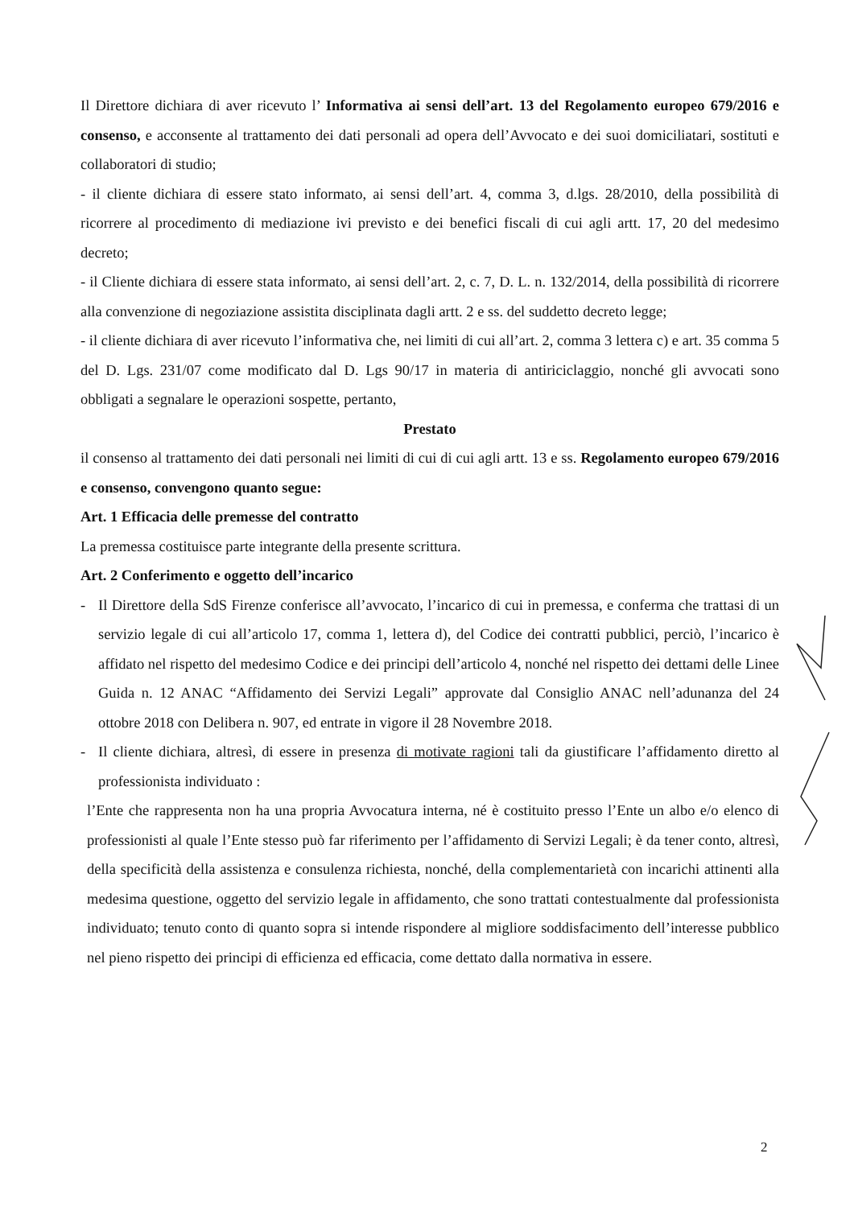Il Direttore dichiara di aver ricevuto l’ Informativa ai sensi dell’art. 13 del Regolamento europeo 679/2016 e consenso, e acconsente al trattamento dei dati personali ad opera dell’Avvocato e dei suoi domiciliatari, sostituti e collaboratori di studio;
- il cliente dichiara di essere stato informato, ai sensi dell’art. 4, comma 3, d.lgs. 28/2010, della possibilità di ricorrere al procedimento di mediazione ivi previsto e dei benefici fiscali di cui agli artt. 17, 20 del medesimo decreto;
- il Cliente dichiara di essere stata informato, ai sensi dell’art. 2, c. 7, D. L. n. 132/2014, della possibilità di ricorrere alla convenzione di negoziazione assistita disciplinata dagli artt. 2 e ss. del suddetto decreto legge;
- il cliente dichiara di aver ricevuto l’informativa che, nei limiti di cui all’art. 2, comma 3 lettera c) e art. 35 comma 5 del D. Lgs. 231/07 come modificato dal D. Lgs 90/17 in materia di antiriciclaggio, nonché gli avvocati sono obbligati a segnalare le operazioni sospette, pertanto,
Prestato
il consenso al trattamento dei dati personali nei limiti di cui di cui agli artt. 13 e ss. Regolamento europeo 679/2016 e consenso, convengono quanto segue:
Art. 1 Efficacia delle premesse del contratto
La premessa costituisce parte integrante della presente scrittura.
Art. 2 Conferimento e oggetto dell’incarico
- Il Direttore della SdS Firenze conferisce all’avvocato, l’incarico di cui in premessa, e conferma che trattasi di un servizio legale di cui all’articolo 17, comma 1, lettera d), del Codice dei contratti pubblici, perciò, l’incarico è affidato nel rispetto del medesimo Codice e dei principi dell’articolo 4, nonché nel rispetto dei dettami delle Linee Guida n. 12 ANAC “Affidamento dei Servizi Legali” approvate dal Consiglio ANAC nell’adunanza del 24 ottobre 2018 con Delibera n. 907, ed entrate in vigore il 28 Novembre 2018.
- Il cliente dichiara, altresì, di essere in presenza di motivate ragioni tali da giustificare l’affidamento diretto al professionista individuato :
l’Ente che rappresenta non ha una propria Avvocatura interna, né è costituito presso l’Ente un albo e/o elenco di professionisti al quale l’Ente stesso può far riferimento per l’affidamento di Servizi Legali; è da tener conto, altresì, della specificità della assistenza e consulenza richiesta, nonché, della complementarietà con incarichi attinenti alla medesima questione, oggetto del servizio legale in affidamento, che sono trattati contestualmente dal professionista individuato; tenuto conto di quanto sopra si intende rispondere al migliore soddisfacimento dell’interesse pubblico nel pieno rispetto dei principi di efficienza ed efficacia, come dettato dalla normativa in essere.
2